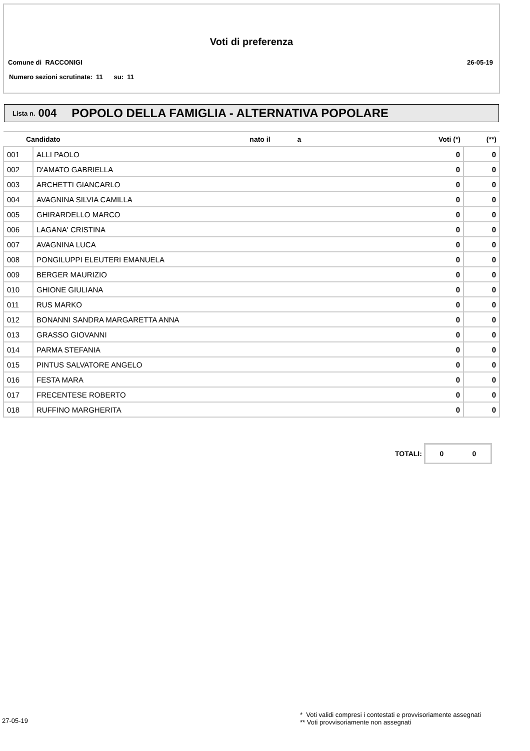Voti di preferenza
Comune di RACCONIGI 26-05-19
Numero sezioni scrutinate: 11 su: 11
Lista n. 004 POPOLO DELLA FAMIGLIA - ALTERNATIVA POPOLARE
| Candidato nato il a | | Voti (*) | (**) |
| --- | --- | --- | --- |
| 001 | ALLI PAOLO | 0 | 0 |
| 002 | D'AMATO GABRIELLA | 0 | 0 |
| 003 | ARCHETTI GIANCARLO | 0 | 0 |
| 004 | AVAGNINA SILVIA CAMILLA | 0 | 0 |
| 005 | GHIRARDELLO MARCO | 0 | 0 |
| 006 | LAGANA' CRISTINA | 0 | 0 |
| 007 | AVAGNINA LUCA | 0 | 0 |
| 008 | PONGILUPPI ELEUTERI EMANUELA | 0 | 0 |
| 009 | BERGER MAURIZIO | 0 | 0 |
| 010 | GHIONE GIULIANA | 0 | 0 |
| 011 | RUS MARKO | 0 | 0 |
| 012 | BONANNI SANDRA MARGARETTA ANNA | 0 | 0 |
| 013 | GRASSO GIOVANNI | 0 | 0 |
| 014 | PARMA STEFANIA | 0 | 0 |
| 015 | PINTUS SALVATORE ANGELO | 0 | 0 |
| 016 | FESTA MARA | 0 | 0 |
| 017 | FRECENTESE ROBERTO | 0 | 0 |
| 018 | RUFFINO MARGHERITA | 0 | 0 |
TOTALI:
0 0
27-05-19
* Voti validi compresi i contestati e provvisoriamente assegnati
** Voti provvisoriamente non assegnati